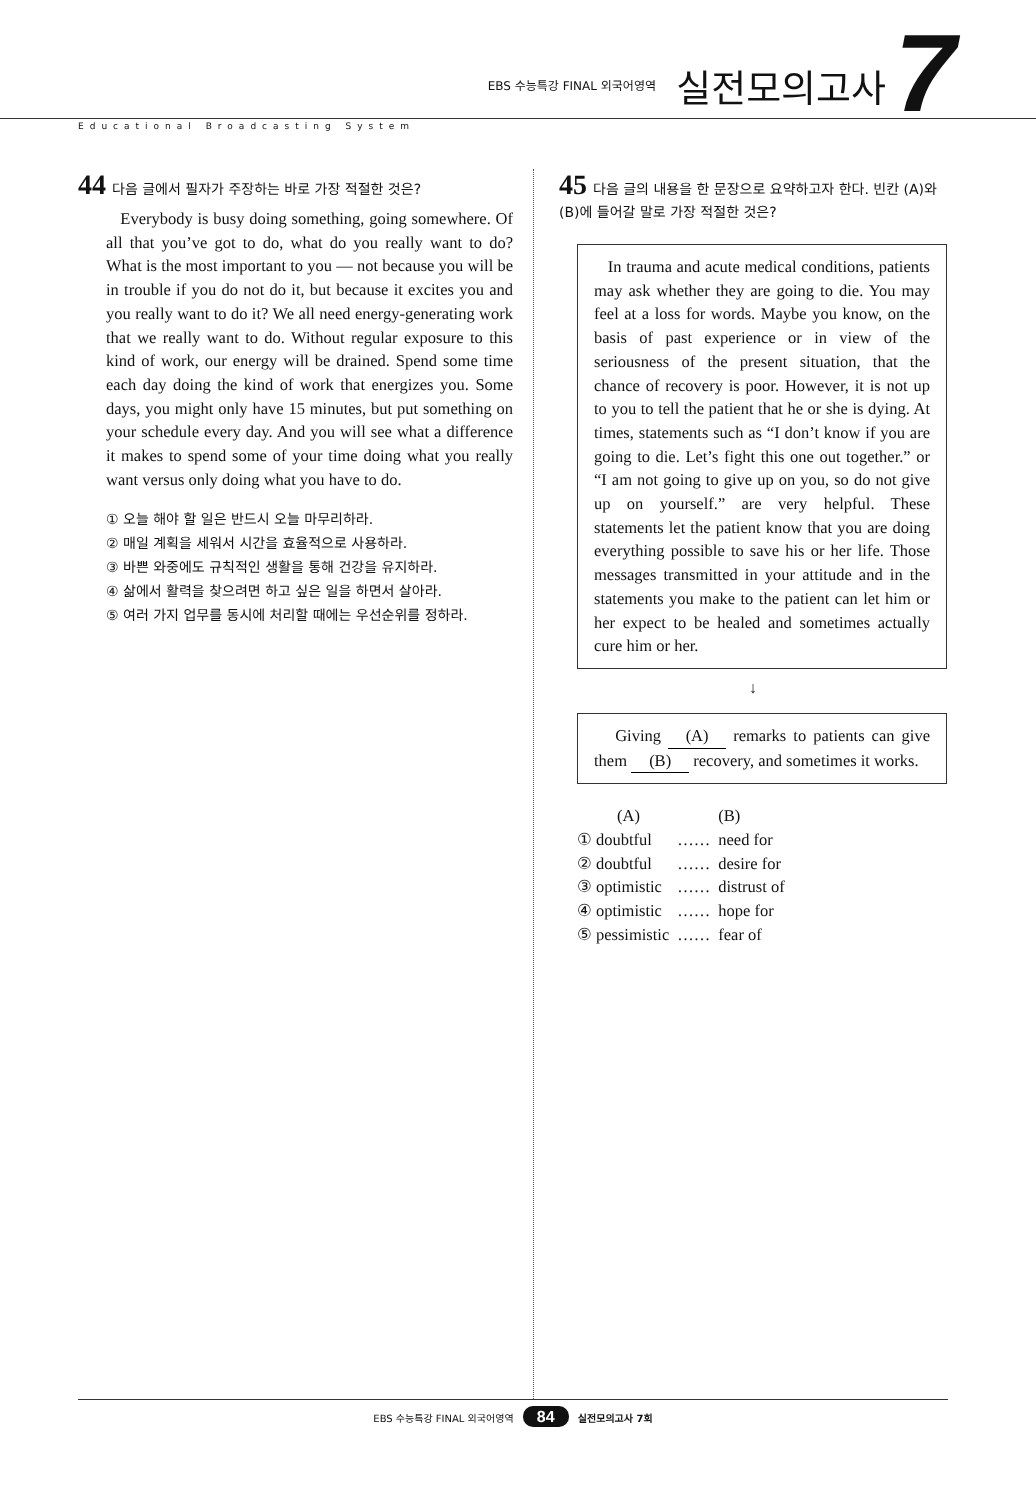EBS 수능특강 FINAL 외국어영역 실전모의고사 7
Educational Broadcasting System
44 다음 글에서 필자가 주장하는 바로 가장 적절한 것은?
Everybody is busy doing something, going somewhere. Of all that you’ve got to do, what do you really want to do? What is the most important to you — not because you will be in trouble if you do not do it, but because it excites you and you really want to do it? We all need energy-generating work that we really want to do. Without regular exposure to this kind of work, our energy will be drained. Spend some time each day doing the kind of work that energizes you. Some days, you might only have 15 minutes, but put something on your schedule every day. And you will see what a difference it makes to spend some of your time doing what you really want versus only doing what you have to do.
① 오늘 해야 할 일은 반드시 오늘 마무리하라.
② 매일 계획을 세워서 시간을 효율적으로 사용하라.
③ 바쁜 와중에도 규칙적인 생활을 통해 건강을 유지하라.
④ 삶에서 활력을 찾으려면 하고 싶은 일을 하면서 살아라.
⑤ 여러 가지 업무를 동시에 처리할 때에는 우선순위를 정하라.
45 다음 글의 내용을 한 문장으로 요약하고자 한다. 빈칸 (A)와 (B)에 들어갈 말로 가장 적절한 것은?
In trauma and acute medical conditions, patients may ask whether they are going to die. You may feel at a loss for words. Maybe you know, on the basis of past experience or in view of the seriousness of the present situation, that the chance of recovery is poor. However, it is not up to you to tell the patient that he or she is dying. At times, statements such as “I don’t know if you are going to die. Let’s fight this one out together.” or “I am not going to give up on you, so do not give up on yourself.” are very helpful. These statements let the patient know that you are doing everything possible to save his or her life. Those messages transmitted in your attitude and in the statements you make to the patient can let him or her expect to be healed and sometimes actually cure him or her.
↓
Giving (A) remarks to patients can give them (B) recovery, and sometimes it works.
| (A) | | (B) |
| --- | --- | --- |
| ① doubtful | …… | need for |
| ② doubtful | …… | desire for |
| ③ optimistic | …… | distrust of |
| ④ optimistic | …… | hope for |
| ⑤ pessimistic | …… | fear of |
EBS 수능특강 FINAL 외국어영역 84 실전모의고사 7회